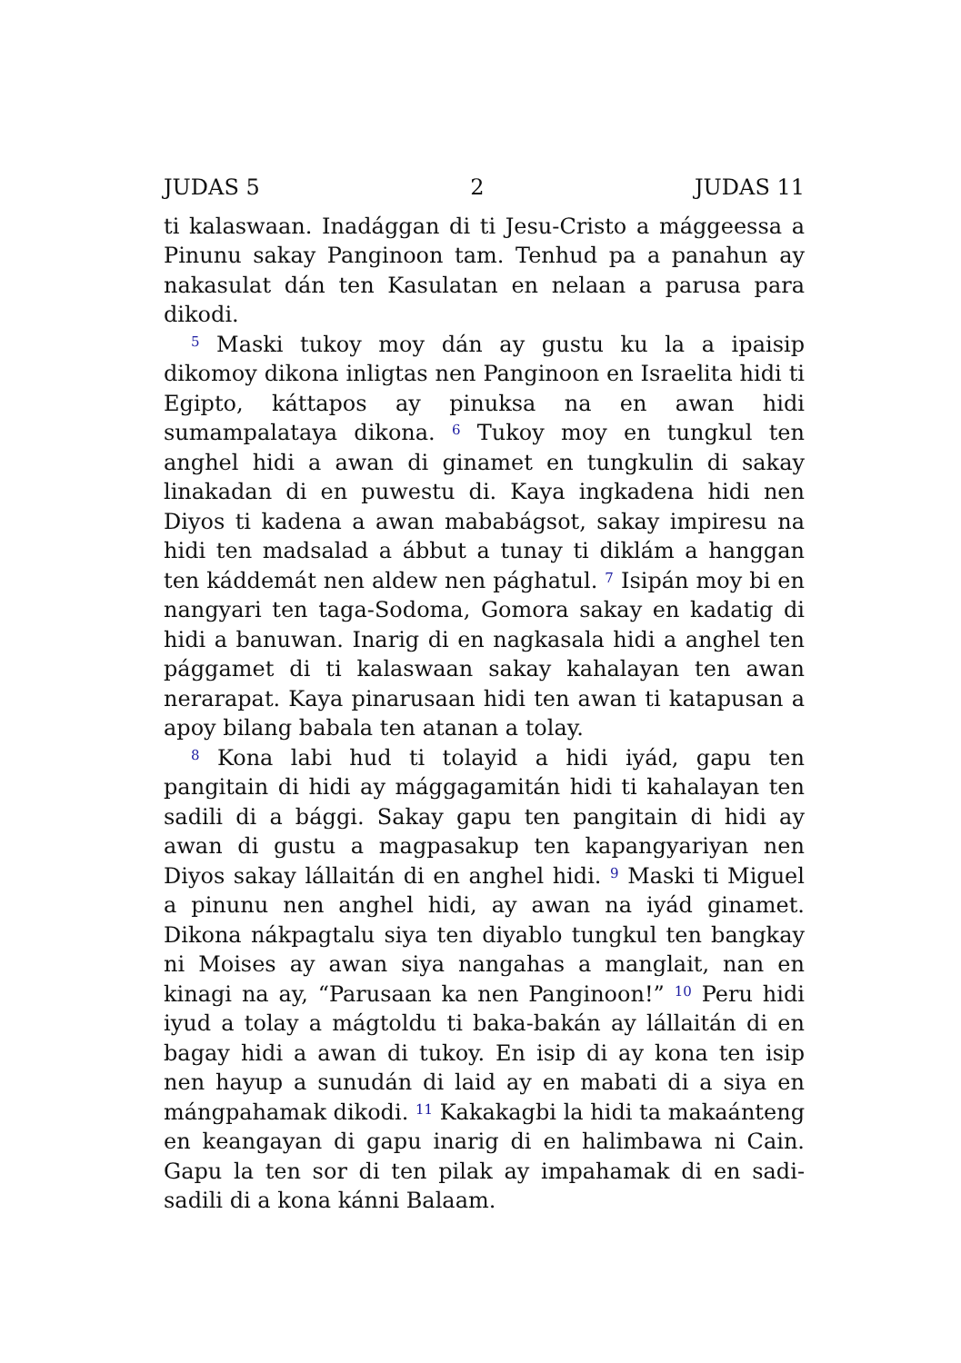JUDAS 5 2 JUDAS 11
ti kalaswaan. Inadággan di ti Jesu-Cristo a mággeessa a Pinunu sakay Panginoon tam. Tenhud pa a panahun ay nakasulat dán ten Kasulatan en nelaan a parusa para dikodi.
<sup>5</sup> Maski tukoy moy dán ay gustu ku la a ipaisip dikomoy dikona inligtas nen Panginoon en Israelita hidi ti Egipto, káttapos ay pinuksa na en awan hidi sumampalataya dikona. <sup>6</sup> Tukoy moy en tungkul ten anghel hidi a awan di ginamet en tungkulin di sakay linakadan di en puwestu di. Kaya ingkadena hidi nen Diyos ti kadena a awan mababágsot, sakay impiresu na hidi ten madsalad a ábbut a tunay ti diklám a hanggan ten káddemát nen aldew nen pághatul. <sup>7</sup> Isipán moy bi en nangyari ten taga-Sodoma, Gomora sakay en kadatig di hidi a banuwan. Inarig di en nagkasala hidi a anghel ten pággamet di ti kalaswaan sakay kahalayan ten awan nerarapat. Kaya pinarusaan hidi ten awan ti katapusan a apoy bilang babala ten atanan a tolay.
<sup>8</sup> Kona labi hud ti tolayid a hidi iyád, gapu ten pangitain di hidi ay mággagamitán hidi ti kahalayan ten sadili di a bággi. Sakay gapu ten pangitain di hidi ay awan di gustu a magpasakup ten kapangyariyan nen Diyos sakay lállaitán di en anghel hidi. <sup>9</sup> Maski ti Miguel a pinunu nen anghel hidi, ay awan na iyád ginamet. Dikona nákpagtalu siya ten diyablo tungkul ten bangkay ni Moises ay awan siya nangahas a manglait, nan en kinagi na ay, “Parusaan ka nen Panginoon!” <sup>10</sup> Peru hidi iyud a tolay a mágtoldu ti baka-bakán ay lállaitán di en bagay hidi a awan di tukoy. En isip di ay kona ten isip nen hayup a sunudán di laid ay en mabati di a siya en mángpahamak dikodi. <sup>11</sup> Kakakagbi la hidi ta makaánteng en keangayan di gapu inarig di en halimbawa ni Cain. Gapu la ten sor di ten pilak ay impahamak di en sadi-sadili di a kona kánni Balaam.